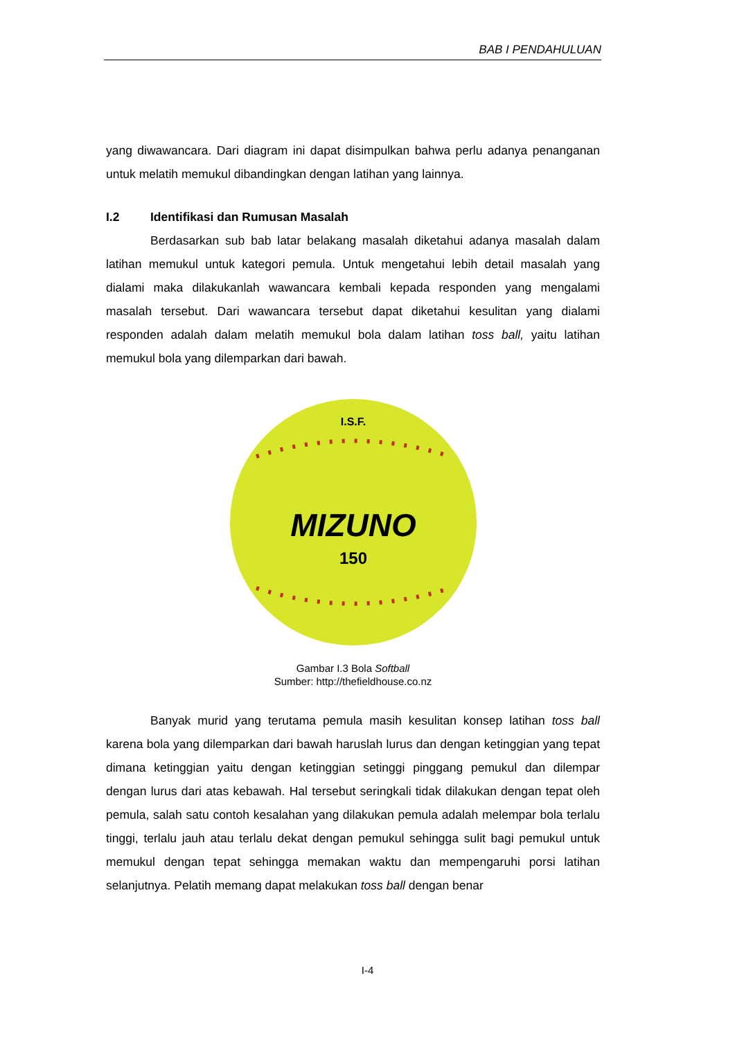BAB I PENDAHULUAN
yang diwawancara. Dari diagram ini dapat disimpulkan bahwa perlu adanya penanganan untuk melatih memukul dibandingkan dengan latihan yang lainnya.
I.2 Identifikasi dan Rumusan Masalah
Berdasarkan sub bab latar belakang masalah diketahui adanya masalah dalam latihan memukul untuk kategori pemula. Untuk mengetahui lebih detail masalah yang dialami maka dilakukanlah wawancara kembali kepada responden yang mengalami masalah tersebut. Dari wawancara tersebut dapat diketahui kesulitan yang dialami responden adalah dalam melatih memukul bola dalam latihan toss ball, yaitu latihan memukul bola yang dilemparkan dari bawah.
I.S.F.
MIZUNO
150
Gambar I.3 Bola Softball
Sumber: http://thefieldhouse.co.nz
Banyak murid yang terutama pemula masih kesulitan konsep latihan toss ball karena bola yang dilemparkan dari bawah haruslah lurus dan dengan ketinggian yang tepat dimana ketinggian yaitu dengan ketinggian setinggi pinggang pemukul dan dilempar dengan lurus dari atas kebawah. Hal tersebut seringkali tidak dilakukan dengan tepat oleh pemula, salah satu contoh kesalahan yang dilakukan pemula adalah melempar bola terlalu tinggi, terlalu jauh atau terlalu dekat dengan pemukul sehingga sulit bagi pemukul untuk memukul dengan tepat sehingga memakan waktu dan mempengaruhi porsi latihan selanjutnya. Pelatih memang dapat melakukan toss ball dengan benar
I-4